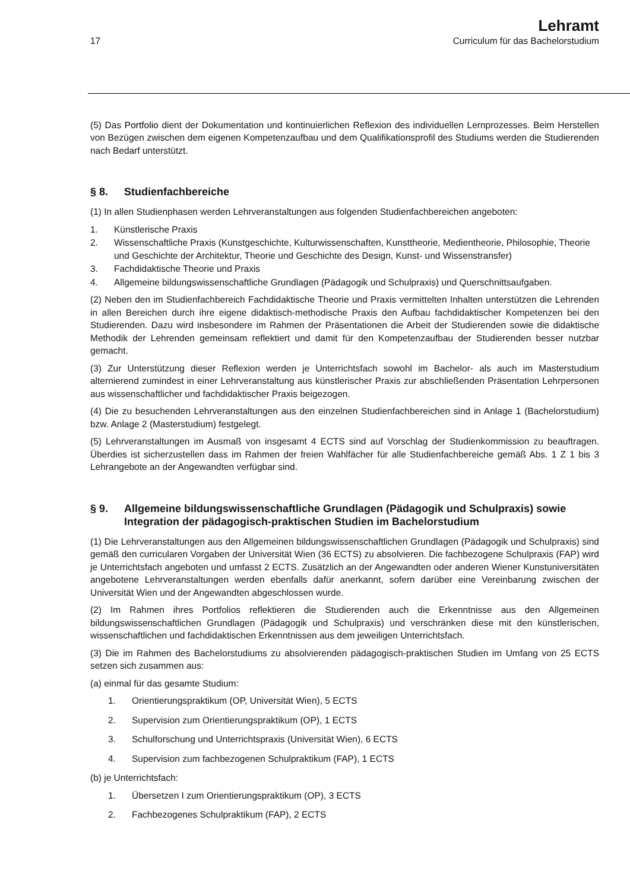17
Lehramt
Curriculum für das Bachelorstudium
(5) Das Portfolio dient der Dokumentation und kontinuierlichen Reflexion des individuellen Lernprozesses. Beim Herstellen von Bezügen zwischen dem eigenen Kompetenzaufbau und dem Qualifikationsprofil des Studiums werden die Studierenden nach Bedarf unterstützt.
§ 8. Studienfachbereiche
(1) In allen Studienphasen werden Lehrveranstaltungen aus folgenden Studienfachbereichen angeboten:
1. Künstlerische Praxis
2. Wissenschaftliche Praxis (Kunstgeschichte, Kulturwissenschaften, Kunsttheorie, Medientheorie, Philosophie, Theorie und Geschichte der Architektur, Theorie und Geschichte des Design, Kunst- und Wissenstransfer)
3. Fachdidaktische Theorie und Praxis
4. Allgemeine bildungswissenschaftliche Grundlagen (Pädagogik und Schulpraxis) und Querschnittsaufgaben.
(2) Neben den im Studienfachbereich Fachdidaktische Theorie und Praxis vermittelten Inhalten unterstützen die Lehrenden in allen Bereichen durch ihre eigene didaktisch-methodische Praxis den Aufbau fachdidaktischer Kompetenzen bei den Studierenden. Dazu wird insbesondere im Rahmen der Präsentationen die Arbeit der Studierenden sowie die didaktische Methodik der Lehrenden gemeinsam reflektiert und damit für den Kompetenzaufbau der Studierenden besser nutzbar gemacht.
(3) Zur Unterstützung dieser Reflexion werden je Unterrichtsfach sowohl im Bachelor- als auch im Masterstudium alternierend zumindest in einer Lehrveranstaltung aus künstlerischer Praxis zur abschließenden Präsentation Lehrpersonen aus wissenschaftlicher und fachdidaktischer Praxis beigezogen.
(4) Die zu besuchenden Lehrveranstaltungen aus den einzelnen Studienfachbereichen sind in Anlage 1 (Bachelorstudium) bzw. Anlage 2 (Masterstudium) festgelegt.
(5) Lehrveranstaltungen im Ausmaß von insgesamt 4 ECTS sind auf Vorschlag der Studienkommission zu beauftragen. Überdies ist sicherzustellen dass im Rahmen der freien Wahlfächer für alle Studienfachbereiche gemäß Abs. 1 Z 1 bis 3 Lehrangebote an der Angewandten verfügbar sind.
§ 9. Allgemeine bildungswissenschaftliche Grundlagen (Pädagogik und Schulpraxis) sowie Integration der pädagogisch-praktischen Studien im Bachelorstudium
(1) Die Lehrveranstaltungen aus den Allgemeinen bildungswissenschaftlichen Grundlagen (Pädagogik und Schulpraxis) sind gemäß den curricularen Vorgaben der Universität Wien (36 ECTS) zu absolvieren. Die fachbezogene Schulpraxis (FAP) wird je Unterrichtsfach angeboten und umfasst 2 ECTS. Zusätzlich an der Angewandten oder anderen Wiener Kunstuniversitäten angebotene Lehrveranstaltungen werden ebenfalls dafür anerkannt, sofern darüber eine Vereinbarung zwischen der Universität Wien und der Angewandten abgeschlossen wurde.
(2) Im Rahmen ihres Portfolios reflektieren die Studierenden auch die Erkenntnisse aus den Allgemeinen bildungswissenschaftlichen Grundlagen (Pädagogik und Schulpraxis) und verschränken diese mit den künstlerischen, wissenschaftlichen und fachdidaktischen Erkenntnissen aus dem jeweiligen Unterrichtsfach.
(3) Die im Rahmen des Bachelorstudiums zu absolvierenden pädagogisch-praktischen Studien im Umfang von 25 ECTS setzen sich zusammen aus:
(a) einmal für das gesamte Studium:
1. Orientierungspraktikum (OP, Universität Wien), 5 ECTS
2. Supervision zum Orientierungspraktikum (OP), 1 ECTS
3. Schulforschung und Unterrichtspraxis (Universität Wien), 6 ECTS
4. Supervision zum fachbezogenen Schulpraktikum (FAP), 1 ECTS
(b) je Unterrichtsfach:
1. Übersetzen I zum Orientierungspraktikum (OP), 3 ECTS
2. Fachbezogenes Schulpraktikum (FAP), 2 ECTS